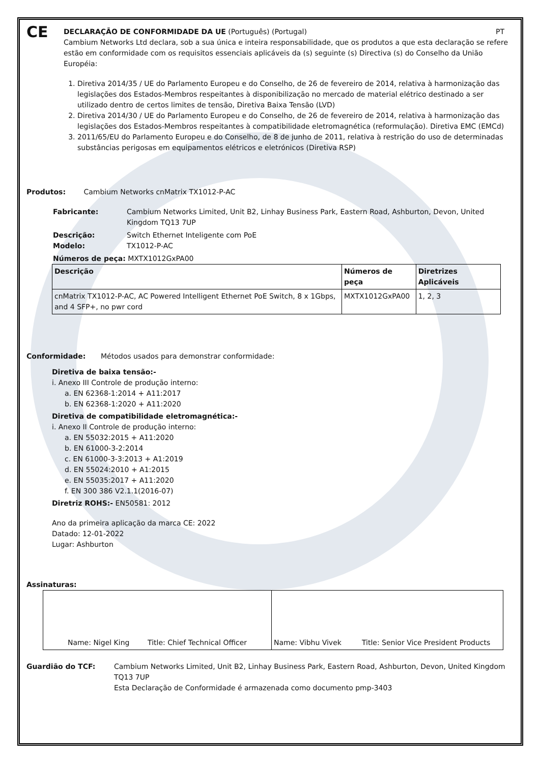CE
DECLARAÇÃO DE CONFORMIDADE DA UE (Português) (Portugal) PT
Cambium Networks Ltd declara, sob a sua única e inteira responsabilidade, que os produtos a que esta declaração se refere estão em conformidade com os requisitos essenciais aplicáveis da (s) seguinte (s) Directiva (s) do Conselho da União Européia:
1. Diretiva 2014/35 / UE do Parlamento Europeu e do Conselho, de 26 de fevereiro de 2014, relativa à harmonização das legislações dos Estados-Membros respeitantes à disponibilização no mercado de material elétrico destinado a ser utilizado dentro de certos limites de tensão, Diretiva Baixa Tensão (LVD)
2. Diretiva 2014/30 / UE do Parlamento Europeu e do Conselho, de 26 de fevereiro de 2014, relativa à harmonização das legislações dos Estados-Membros respeitantes à compatibilidade eletromagnética (reformulação). Diretiva EMC (EMCd)
3. 2011/65/EU do Parlamento Europeu e do Conselho, de 8 de junho de 2011, relativa à restrição do uso de determinadas substâncias perigosas em equipamentos elétricos e eletrónicos (Diretiva RSP)
Produtos: Cambium Networks cnMatrix TX1012-P-AC
Fabricante: Cambium Networks Limited, Unit B2, Linhay Business Park, Eastern Road, Ashburton, Devon, United Kingdom TQ13 7UP
Descrição: Switch Ethernet Inteligente com PoE
Modelo: TX1012-P-AC
Números de peça: MXTX1012GxPA00
| Descrição | Números de peça | Diretrizes Aplicáveis |
| --- | --- | --- |
| cnMatrix TX1012-P-AC, AC Powered Intelligent Ethernet PoE Switch, 8 x 1Gbps, and 4 SFP+, no pwr cord | MXTX1012GxPA00 | 1, 2, 3 |
Conformidade: Métodos usados para demonstrar conformidade:
Diretiva de baixa tensão:-
i. Anexo III Controle de produção interno:
a. EN 62368-1:2014 + A11:2017
b. EN 62368-1:2020 + A11:2020
Diretiva de compatibilidade eletromagnética:-
i. Anexo II Controle de produção interno:
a. EN 55032:2015 + A11:2020
b. EN 61000-3-2:2014
c. EN 61000-3-3:2013 + A1:2019
d. EN 55024:2010 + A1:2015
e. EN 55035:2017 + A11:2020
f. EN 300 386 V2.1.1(2016-07)
Diretriz ROHS:- EN50581: 2012
Ano da primeira aplicação da marca CE: 2022
Datado: 12-01-2022
Lugar: Ashburton
Assinaturas:
| Name: Nigel King Title: Chief Technical Officer | Name: Vibhu Vivek Title: Senior Vice President Products |
Guardião do TCF: Cambium Networks Limited, Unit B2, Linhay Business Park, Eastern Road, Ashburton, Devon, United Kingdom TQ13 7UP
Esta Declaração de Conformidade é armazenada como documento pmp-3403